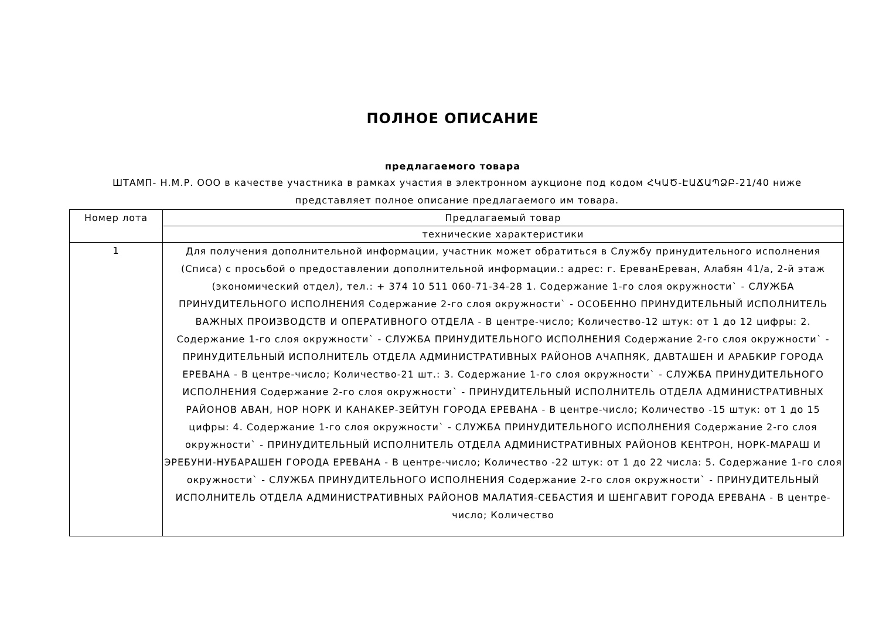ПОЛНОЕ ОПИСАНИЕ
предлагаемого товара
ШТАМП- Н.М.Р. ООО в качестве участника в рамках участия в электронном аукционе под кодом ՀԿԱԾ-ԷԱՃԱՊՁԲ-21/40 ниже представляет полное описание предлагаемого им товара.
| Номер лота | Предлагаемый товар |
| --- | --- |
| | технические характеристики |
| 1 | Для получения дополнительной информации, участник может обратиться в Службу принудительного исполнения (Списа) с просьбой о предоставлении дополнительной информации.: адрес: г. ЕреванЕреван, Алабян 41/а, 2-й этаж (экономический отдел), тел.: + 374 10 511 060-71-34-28 1. Содержание 1-го слоя окружности` - СЛУЖБА ПРИНУДИТЕЛЬНОГО ИСПОЛНЕНИЯ Содержание 2-го слоя окружности` - ОСОБЕННО ПРИНУДИТЕЛЬНЫЙ ИСПОЛНИТЕЛЬ ВАЖНЫХ ПРОИЗВОДСТВ И ОПЕРАТИВНОГО ОТДЕЛА - В центре-число; Количество-12 штук: от 1 до 12 цифры: 2. Содержание 1-го слоя окружности` - СЛУЖБА ПРИНУДИТЕЛЬНОГО ИСПОЛНЕНИЯ Содержание 2-го слоя окружности` - ПРИНУДИТЕЛЬНЫЙ ИСПОЛНИТЕЛЬ ОТДЕЛА АДМИНИСТРАТИВНЫХ РАЙОНОВ АЧАПНЯК, ДАВТАШЕН И АРАБКИР ГОРОДА ЕРЕВАНА - В центре-число; Количество-21 шт.: 3. Содержание 1-го слоя окружности` - СЛУЖБА ПРИНУДИТЕЛЬНОГО ИСПОЛНЕНИЯ Содержание 2-го слоя окружности` - ПРИНУДИТЕЛЬНЫЙ ИСПОЛНИТЕЛЬ ОТДЕЛА АДМИНИСТРАТИВНЫХ РАЙОНОВ АВАН, НОР НОРК И КАНАКЕР-ЗЕЙТУН ГОРОДА ЕРЕВАНА - В центре-число; Количество -15 штук: от 1 до 15 цифры: 4. Содержание 1-го слоя окружности` - СЛУЖБА ПРИНУДИТЕЛЬНОГО ИСПОЛНЕНИЯ Содержание 2-го слоя окружности` - ПРИНУДИТЕЛЬНЫЙ ИСПОЛНИТЕЛЬ ОТДЕЛА АДМИНИСТРАТИВНЫХ РАЙОНОВ КЕНТРОН, НОРК-МАРАШ И ЭРЕБУНИ-НУБАРАШЕН ГОРОДА ЕРЕВАНА - В центре-число; Количество -22 штук: от 1 до 22 числа: 5. Содержание 1-го слоя окружности` - СЛУЖБА ПРИНУДИТЕЛЬНОГО ИСПОЛНЕНИЯ Содержание 2-го слоя окружности` - ПРИНУДИТЕЛЬНЫЙ ИСПОЛНИТЕЛЬ ОТДЕЛА АДМИНИСТРАТИВНЫХ РАЙОНОВ МАЛАТИЯ-СЕБАСТИЯ И ШЕНГАВИТ ГОРОДА ЕРЕВАНА - В центре-число; Количество |